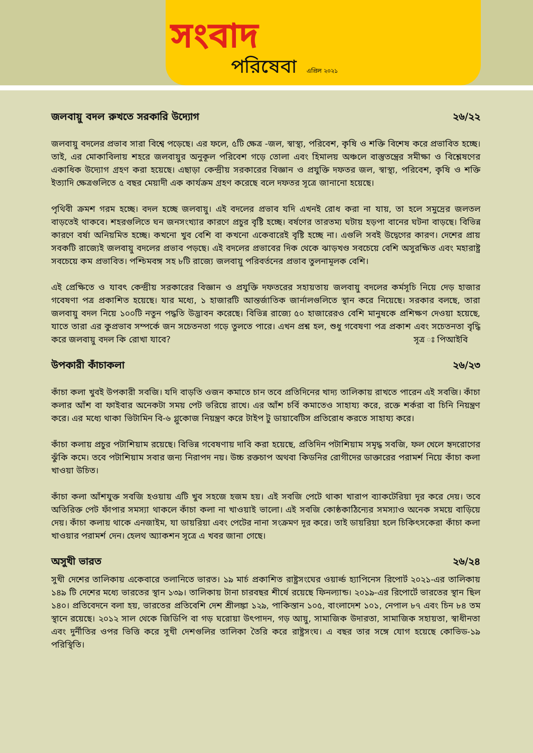সংবাদ
পরিষেবা এপ্রিল ২০২১
জলবায়ু বদল রুখতে সরকারি উদ্যোগ ২৬/২২
জলবায়ু বদলের প্রভাব সারা বিশ্বে পড়েছে। এর ফলে, ৫টি ক্ষেত্র -জল, স্বাস্থ্য, পরিবেশ, কৃষি ও শক্তি বিশেষ করে প্রভাবিত হচ্ছে। তাই, এর মোকাবিলায় শহরে জলবায়ুর অনুকূল পরিবেশ গড়ে তোলা এবং হিমালয় অঞ্চলে বাস্তুতন্ত্রের সমীক্ষা ও বিশ্লেষণের একাধিক উদ্যোগ গ্রহণ করা হয়েছে। এছাড়া কেন্দ্রীয় সরকারের বিজ্ঞান ও প্রযুক্তি দফতর জল, স্বাস্থ্য, পরিবেশ, কৃষি ও শক্তি ইত্যাদি ক্ষেত্রগুলিতে ৫ বছর মেয়াদী এক কার্যক্রম গ্রহণ করেছে বলে দফতর সূত্রে জানানো হয়েছে।
পৃথিবী ক্রমশ গরম হচ্ছে। বদল হচ্ছে জলবায়ু। এই বদলের প্রভাব যদি এখনই রোধ করা না যায়, তা হলে সমুদ্রের জলতল বাড়তেই থাকবে। শহরগুলিতে ঘন জনসংখ্যার কারণে প্রচুর বৃষ্টি হচ্ছে। বর্ষণের তারতম্য ঘটায় হড়পা বানের ঘটনা বাড়ছে। বিভিন্ন কারণে বর্ষা অনিয়মিত হচ্ছে। কখনো খুব বেশি বা কখনো একেবারেই বৃষ্টি হচ্ছে না। এগুলি সবই উদ্বেগের কারণ। দেশের প্রায় সবকটি রাজ্যেই জলবায়ু বদলের প্রভাব পড়ছে। এই বদলের প্রভাবের দিক থেকে ঝাড়খণ্ড সবচেয়ে বেশি অসুরক্ষিত এবং মহারাষ্ট্র সবচেয়ে কম প্রভাবিত। পশ্চিমবঙ্গ সহ ৮টি রাজ্যে জলবায়ু পরিবর্তনের প্রভাব তুলনামূলক বেশি।
এই প্রেক্ষিতে ও যাবৎ কেন্দ্রীয় সরকারের বিজ্ঞান ও প্রযুক্তি দফতরের সহায়তায় জলবায়ু বদলের কর্মসূচি নিয়ে দেড় হাজার গবেষণা পত্র প্রকাশিত হয়েছে। যার মধ্যে, ১ হাজারটি আন্তর্জাতিক জার্নালগুলিতে স্থান করে নিয়েছে। সরকার বলছে, তারা জলবায়ু বদল নিয়ে ১০০টি নতুন পদ্ধতি উদ্ভাবন করেছে। বিভিন্ন রাজ্যে ৫০ হাজারেরও বেশি মানুষকে প্রশিক্ষণ দেওয়া হয়েছে, যাতে তারা এর কুপ্রভাব সম্পর্কে জন সচেতনতা গড়ে তুলতে পারে। এখন প্রশ্ন হল, শুধু গবেষণা পত্র প্রকাশ এবং সচেতনতা বৃদ্ধি করে জলবায়ু বদল কি রোখা যাবে? সূত্র ঃ পিআইবি
উপকারী কাঁচাকলা ২৬/২৩
কাঁচা কলা খুবই উপকারী সবজি। যদি বাড়তি ওজন কমাতে চান তবে প্রতিদিনের খাদ্য তালিকায় রাখতে পারেন এই সবজি। কাঁচা কলার আঁশ বা ফাইবার অনেকটা সময় পেট ভরিয়ে রাখে। এর আঁশ চর্বি কমাতেও সাহায্য করে, রক্তে শর্করা বা চিনি নিয়ন্ত্রণ করে। এর মধ্যে থাকা ভিটামিন বি-৬ গ্লুকোজ নিয়ন্ত্রণ করে টাইপ টু ডায়াবেটিস প্রতিরোধ করতে সাহায্য করে।
কাঁচা কলায় প্রচুর পটাশিয়াম রয়েছে। বিভিন্ন গবেষণায় দাবি করা হয়েছে, প্রতিদিন পটাশিয়াম সমৃদ্ধ সবজি, ফল খেলে হৃদরোগের ঝুঁকি কমে। তবে পটাশিয়াম সবার জন্য নিরাপদ নয়। উচ্চ রক্তচাপ অথবা কিডনির রোগীদের ডাক্তারের পরামর্শ নিয়ে কাঁচা কলা খাওয়া উচিত।
কাঁচা কলা আঁশযুক্ত সবজি হওয়ায় এটি খুব সহজে হজম হয়। এই সবজি পেটে থাকা খারাপ ব্যাকটেরিয়া দূর করে দেয়। তবে অতিরিক্ত পেট ফাঁপার সমস্যা থাকলে কাঁচা কলা না খাওয়াই ভালো। এই সবজি কোষ্ঠকাঠিন্যের সমস্যাও অনেক সময়ে বাড়িয়ে দেয়। কাঁচা কলায় থাকে এনজাইম, যা ডায়রিয়া এবং পেটের নানা সংক্রমণ দূর করে। তাই ডায়রিয়া হলে চিকিৎসকেরা কাঁচা কলা খাওয়ার পরামর্শ দেন। হেলথ অ্যাকশন সূত্রে এ খবর জানা গেছে।
অসুখী ভারত ২৬/২৪
সুখী দেশের তালিকায় একেবারে তলানিতে ভারত। ১৯ মার্চ প্রকাশিত রাষ্ট্রসংঘের ওয়ার্ল্ড হ্যাপিনেস রিপোর্ট ২০২১-এর তালিকায় ১৪৯ টি দেশের মধ্যে ভারতের স্থান ১৩৯। তালিকায় টানা চারবছর শীর্ষে রয়েছে ফিনল্যান্ড। ২০১৯-এর রিপোর্টে ভারতের স্থান ছিল ১৪০। প্রতিবেদনে বলা হয়, ভারতের প্রতিবেশি দেশ শ্রীলঙ্কা ১২৯, পাকিস্তান ১০৫, বাংলাদেশ ১০১, নেপাল ৮৭ এবং চিন ৮৪ তম স্থানে রয়েছে। ২০১২ সাল থেকে জিডিপি বা গড় ঘরোয়া উৎপাদন, গড় আয়ু, সামাজিক উদারতা, সামাজিক সহায়তা, স্বাধীনতা এবং দুর্নীতির ওপর ভিত্তি করে সুখী দেশগুলির তালিকা তৈরি করে রাষ্ট্রসংঘ। এ বছর তার সঙ্গে যোগ হয়েছে কোভিড-১৯ পরিস্থিতি।